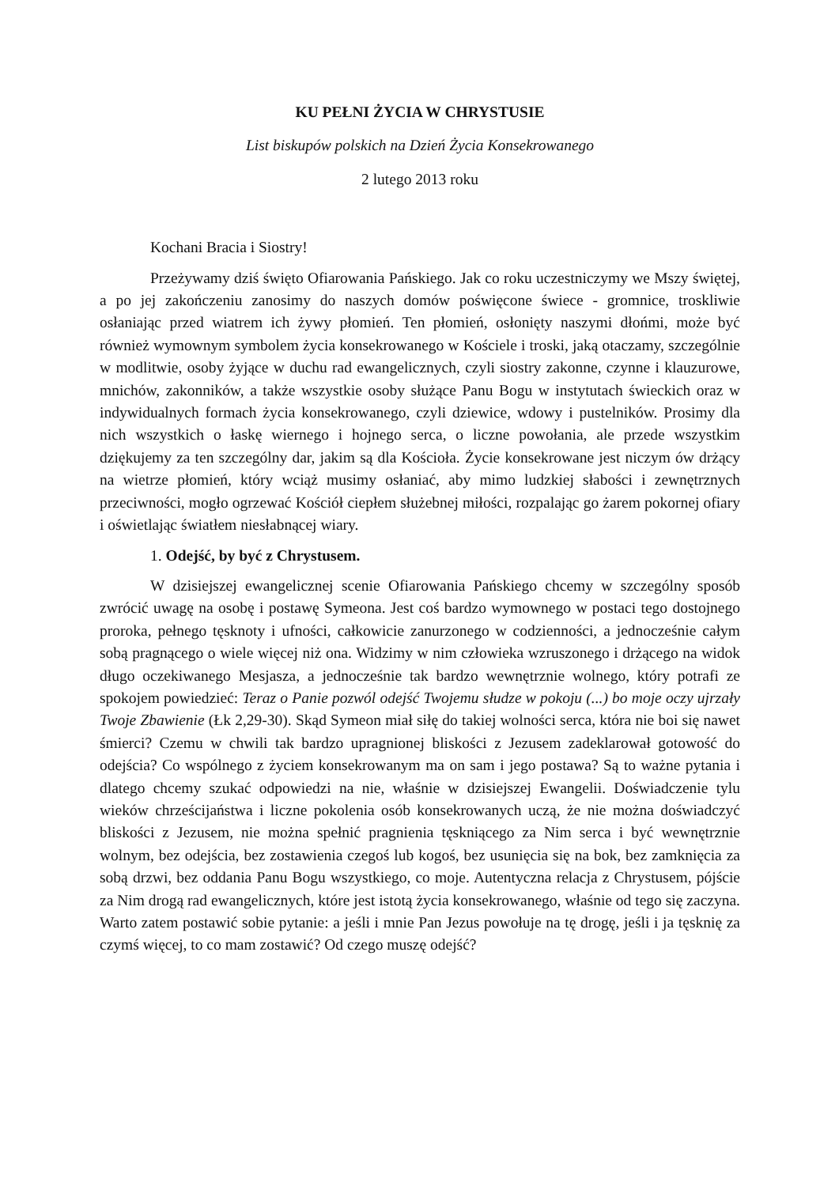KU PEŁNI ŻYCIA W CHRYSTUSIE
List biskupów polskich na Dzień Życia Konsekrowanego
2 lutego 2013 roku
Kochani Bracia i Siostry!
Przeżywamy dziś święto Ofiarowania Pańskiego. Jak co roku uczestniczymy we Mszy świętej, a po jej zakończeniu zanosimy do naszych domów poświęcone świece - gromnice, troskliwie osłaniając przed wiatrem ich żywy płomień. Ten płomień, osłonięty naszymi dłońmi, może być również wymownym symbolem życia konsekrowanego w Kościele i troski, jaką otaczamy, szczególnie w modlitwie, osoby żyjące w duchu rad ewangelicznych, czyli siostry zakonne, czynne i klauzurowe, mnichów, zakonników, a także wszystkie osoby służące Panu Bogu w instytutach świeckich oraz w indywidualnych formach życia konsekrowanego, czyli dziewice, wdowy i pustelników. Prosimy dla nich wszystkich o łaskę wiernego i hojnego serca, o liczne powołania, ale przede wszystkim dziękujemy za ten szczególny dar, jakim są dla Kościoła. Życie konsekrowane jest niczym ów drżący na wietrze płomień, który wciąż musimy osłaniać, aby mimo ludzkiej słabości i zewnętrznych przeciwności, mogło ogrzewać Kościół ciepłem służebnej miłości, rozpalając go żarem pokornej ofiary i oświetlając światłem niesłabnącej wiary.
1. Odejść, by być z Chrystusem.
W dzisiejszej ewangelicznej scenie Ofiarowania Pańskiego chcemy w szczególny sposób zwrócić uwagę na osobę i postawę Symeona. Jest coś bardzo wymownego w postaci tego dostojnego proroka, pełnego tęsknoty i ufności, całkowicie zanurzonego w codzienności, a jednocześnie całym sobą pragnącego o wiele więcej niż ona. Widzimy w nim człowieka wzruszonego i drżącego na widok długo oczekiwanego Mesjasza, a jednocześnie tak bardzo wewnętrznie wolnego, który potrafi ze spokojem powiedzieć: Teraz o Panie pozwól odejść Twojemu słudze w pokoju (...) bo moje oczy ujrzały Twoje Zbawienie (Łk 2,29-30). Skąd Symeon miał siłę do takiej wolności serca, która nie boi się nawet śmierci? Czemu w chwili tak bardzo upragnionej bliskości z Jezusem zadeklarował gotowość do odejścia? Co wspólnego z życiem konsekrowanym ma on sam i jego postawa? Są to ważne pytania i dlatego chcemy szukać odpowiedzi na nie, właśnie w dzisiejszej Ewangelii. Doświadczenie tylu wieków chrześcijaństwa i liczne pokolenia osób konsekrowanych uczą, że nie można doświadczyć bliskości z Jezusem, nie można spełnić pragnienia tęskniącego za Nim serca i być wewnętrznie wolnym, bez odejścia, bez zostawienia czegoś lub kogoś, bez usunięcia się na bok, bez zamknięcia za sobą drzwi, bez oddania Panu Bogu wszystkiego, co moje. Autentyczna relacja z Chrystusem, pójście za Nim drogą rad ewangelicznych, które jest istotą życia konsekrowanego, właśnie od tego się zaczyna. Warto zatem postawić sobie pytanie: a jeśli i mnie Pan Jezus powołuje na tę drogę, jeśli i ja tęsknię za czymś więcej, to co mam zostawić? Od czego muszę odejść?